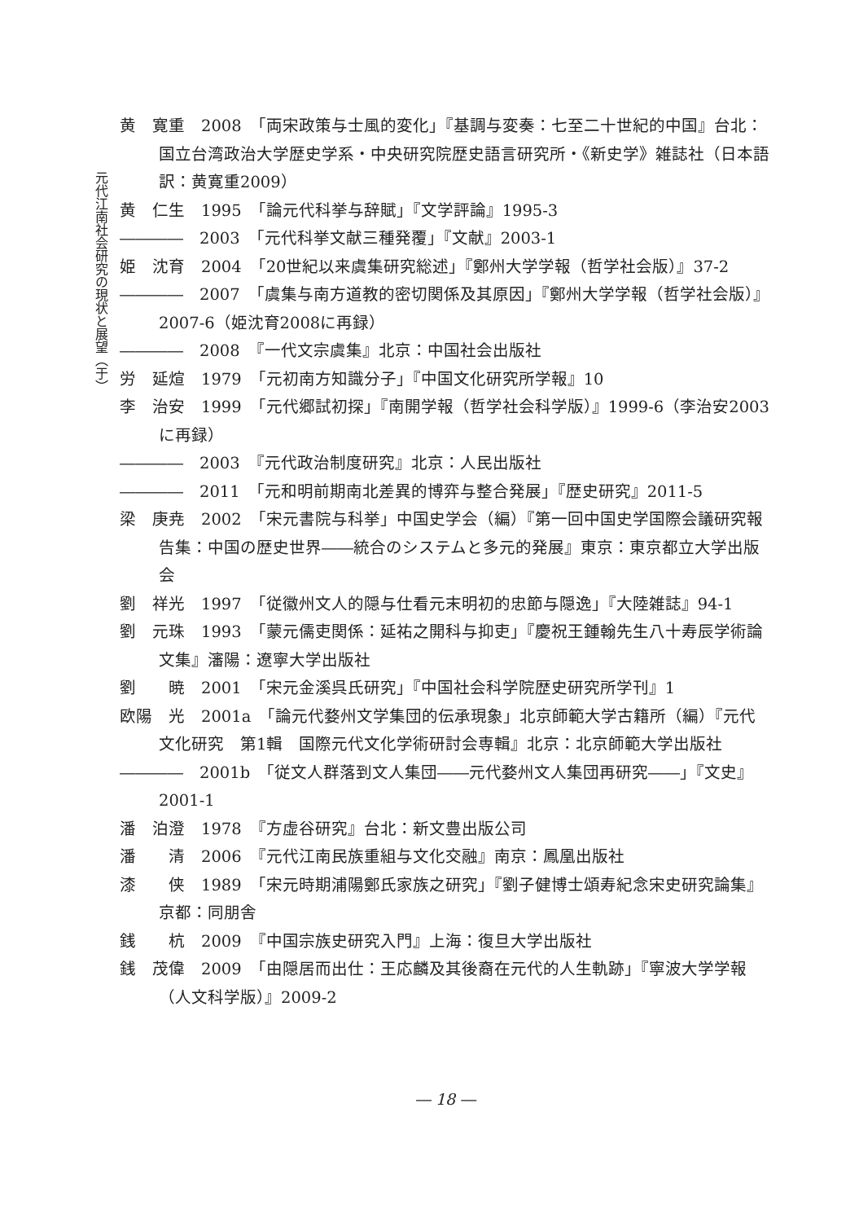元代江南社会研究の現状と展望（于）
黄　寛重　2008　「両宋政策与士風的変化」『基調与変奏：七至二十世紀的中国』台北：国立台湾政治大学歴史学系・中央研究院歴史語言研究所・《新史学》雑誌社（日本語訳：黄寛重2009）
黄　仁生　1995　「論元代科挙与辞賦」『文学評論』1995-3
――――　2003　「元代科挙文献三種発覆」『文献』2003-1
姫　沈育　2004　「20世紀以来虞集研究総述」『鄭州大学学報（哲学社会版）』37-2
――――　2007　「虞集与南方道教的密切関係及其原因」『鄭州大学学報（哲学社会版）』2007-6（姫沈育2008に再録）
――――　2008　『一代文宗虞集』北京：中国社会出版社
労　延煊　1979　「元初南方知識分子」『中国文化研究所学報』10
李　治安　1999　「元代郷試初探」『南開学報（哲学社会科学版）』1999-6（李治安2003に再録）
――――　2003　『元代政治制度研究』北京：人民出版社
――――　2011　「元和明前期南北差異的博弈与整合発展」『歴史研究』2011-5
梁　庚尭　2002　「宋元書院与科挙」中国史学会（編）『第一回中国史学国際会議研究報告集：中国の歴史世界――統合のシステムと多元的発展』東京：東京都立大学出版会
劉　祥光　1997　「従徽州文人的隠与仕看元末明初的忠節与隠逸」『大陸雑誌』94-1
劉　元珠　1993　「蒙元儒吏関係：延祐之開科与抑吏」『慶祝王鍾翰先生八十寿辰学術論文集』瀋陽：遼寧大学出版社
劉　　暁　2001　「宋元金溪呉氏研究」『中国社会科学院歴史研究所学刊』1
欧陽　光　2001a　「論元代婺州文学集団的伝承現象」北京師範大学古籍所（編）『元代文化研究　第1輯　国際元代文化学術研討会専輯』北京：北京師範大学出版社
――――　2001b　「従文人群落到文人集団――元代婺州文人集団再研究――」『文史』2001-1
潘　泊澄　1978　『方虚谷研究』台北：新文豊出版公司
潘　　清　2006　『元代江南民族重組与文化交融』南京：鳳凰出版社
漆　　侠　1989　「宋元時期浦陽鄭氏家族之研究」『劉子健博士頌寿紀念宋史研究論集』京都：同朋舎
銭　　杭　2009　『中国宗族史研究入門』上海：復旦大学出版社
銭　茂偉　2009　「由隠居而出仕：王応麟及其後裔在元代的人生軌跡」『寧波大学学報（人文科学版）』2009-2
― 18 ―